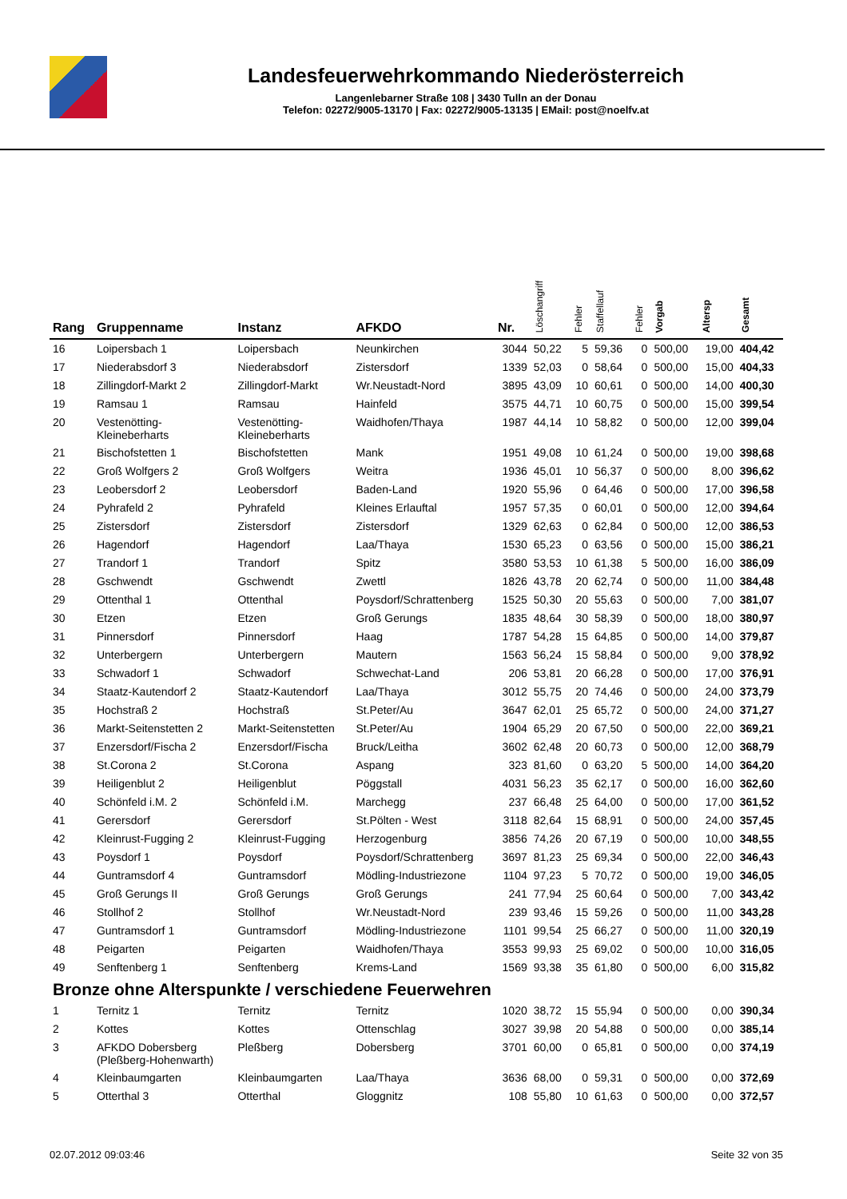Landesfeuerwehrkommando Niederösterreich
Langenlebarner Straße 108 | 3430 Tulln an der Donau
Telefon: 02272/9005-13170 | Fax: 02272/9005-13135 | EMail: post@noelfv.at
| Rang | Gruppenname | Instanz | AFKDO | Nr. | Löschangriff | Fehler | Staffellauf | Fehler | Vorgab | Altersp | Gesamt |
| --- | --- | --- | --- | --- | --- | --- | --- | --- | --- | --- | --- |
| 16 | Loipersbach 1 | Loipersbach | Neunkirchen | 3044 | 50,22 | 5 | 59,36 | 0 | 500,00 | 19,00 | 404,42 |
| 17 | Niederabsdorf 3 | Niederabsdorf | Zistersdorf | 1339 | 52,03 | 0 | 58,64 | 0 | 500,00 | 15,00 | 404,33 |
| 18 | Zillingdorf-Markt 2 | Zillingdorf-Markt | Wr.Neustadt-Nord | 3895 | 43,09 | 10 | 60,61 | 0 | 500,00 | 14,00 | 400,30 |
| 19 | Ramsau 1 | Ramsau | Hainfeld | 3575 | 44,71 | 10 | 60,75 | 0 | 500,00 | 15,00 | 399,54 |
| 20 | Vestenötting- Kleineberharts | Vestenötting- Kleineberharts | Waidhofen/Thaya | 1987 | 44,14 | 10 | 58,82 | 0 | 500,00 | 12,00 | 399,04 |
| 21 | Bischofstetten 1 | Bischofstetten | Mank | 1951 | 49,08 | 10 | 61,24 | 0 | 500,00 | 19,00 | 398,68 |
| 22 | Groß Wolfgers 2 | Groß Wolfgers | Weitra | 1936 | 45,01 | 10 | 56,37 | 0 | 500,00 | 8,00 | 396,62 |
| 23 | Leobersdorf 2 | Leobersdorf | Baden-Land | 1920 | 55,96 | 0 | 64,46 | 0 | 500,00 | 17,00 | 396,58 |
| 24 | Pyhrafeld 2 | Pyhrafeld | Kleines Erlauftal | 1957 | 57,35 | 0 | 60,01 | 0 | 500,00 | 12,00 | 394,64 |
| 25 | Zistersdorf | Zistersdorf | Zistersdorf | 1329 | 62,63 | 0 | 62,84 | 0 | 500,00 | 12,00 | 386,53 |
| 26 | Hagendorf | Hagendorf | Laa/Thaya | 1530 | 65,23 | 0 | 63,56 | 0 | 500,00 | 15,00 | 386,21 |
| 27 | Trandorf 1 | Trandorf | Spitz | 3580 | 53,53 | 10 | 61,38 | 5 | 500,00 | 16,00 | 386,09 |
| 28 | Gschwendt | Gschwendt | Zwettl | 1826 | 43,78 | 20 | 62,74 | 0 | 500,00 | 11,00 | 384,48 |
| 29 | Ottenthal 1 | Ottenthal | Poysdorf/Schrattenberg | 1525 | 50,30 | 20 | 55,63 | 0 | 500,00 | 7,00 | 381,07 |
| 30 | Etzen | Etzen | Groß Gerungs | 1835 | 48,64 | 30 | 58,39 | 0 | 500,00 | 18,00 | 380,97 |
| 31 | Pinnersdorf | Pinnersdorf | Haag | 1787 | 54,28 | 15 | 64,85 | 0 | 500,00 | 14,00 | 379,87 |
| 32 | Unterbergern | Unterbergern | Mautern | 1563 | 56,24 | 15 | 58,84 | 0 | 500,00 | 9,00 | 378,92 |
| 33 | Schwadorf 1 | Schwadorf | Schwechat-Land | 206 | 53,81 | 20 | 66,28 | 0 | 500,00 | 17,00 | 376,91 |
| 34 | Staatz-Kautendorf 2 | Staatz-Kautendorf | Laa/Thaya | 3012 | 55,75 | 20 | 74,46 | 0 | 500,00 | 24,00 | 373,79 |
| 35 | Hochstraß 2 | Hochstraß | St.Peter/Au | 3647 | 62,01 | 25 | 65,72 | 0 | 500,00 | 24,00 | 371,27 |
| 36 | Markt-Seitenstetten 2 | Markt-Seitenstetten | St.Peter/Au | 1904 | 65,29 | 20 | 67,50 | 0 | 500,00 | 22,00 | 369,21 |
| 37 | Enzersdorf/Fischa 2 | Enzersdorf/Fischa | Bruck/Leitha | 3602 | 62,48 | 20 | 60,73 | 0 | 500,00 | 12,00 | 368,79 |
| 38 | St.Corona 2 | St.Corona | Aspang | 323 | 81,60 | 0 | 63,20 | 5 | 500,00 | 14,00 | 364,20 |
| 39 | Heiligenblut 2 | Heiligenblut | Pöggstall | 4031 | 56,23 | 35 | 62,17 | 0 | 500,00 | 16,00 | 362,60 |
| 40 | Schönfeld i.M. 2 | Schönfeld i.M. | Marchegg | 237 | 66,48 | 25 | 64,00 | 0 | 500,00 | 17,00 | 361,52 |
| 41 | Gerersdorf | Gerersdorf | St.Pölten - West | 3118 | 82,64 | 15 | 68,91 | 0 | 500,00 | 24,00 | 357,45 |
| 42 | Kleinrust-Fugging 2 | Kleinrust-Fugging | Herzogenburg | 3856 | 74,26 | 20 | 67,19 | 0 | 500,00 | 10,00 | 348,55 |
| 43 | Poysdorf 1 | Poysdorf | Poysdorf/Schrattenberg | 3697 | 81,23 | 25 | 69,34 | 0 | 500,00 | 22,00 | 346,43 |
| 44 | Guntramsdorf 4 | Guntramsdorf | Mödling-Industriezone | 1104 | 97,23 | 5 | 70,72 | 0 | 500,00 | 19,00 | 346,05 |
| 45 | Groß Gerungs II | Groß Gerungs | Groß Gerungs | 241 | 77,94 | 25 | 60,64 | 0 | 500,00 | 7,00 | 343,42 |
| 46 | Stollhof 2 | Stollhof | Wr.Neustadt-Nord | 239 | 93,46 | 15 | 59,26 | 0 | 500,00 | 11,00 | 343,28 |
| 47 | Guntramsdorf 1 | Guntramsdorf | Mödling-Industriezone | 1101 | 99,54 | 25 | 66,27 | 0 | 500,00 | 11,00 | 320,19 |
| 48 | Peigarten | Peigarten | Waidhofen/Thaya | 3553 | 99,93 | 25 | 69,02 | 0 | 500,00 | 10,00 | 316,05 |
| 49 | Senftenberg 1 | Senftenberg | Krems-Land | 1569 | 93,38 | 35 | 61,80 | 0 | 500,00 | 6,00 | 315,82 |
| Bronze ohne Alterspunkte / verschiedene Feuerwehren | | | | | | | | | | | |
| 1 | Ternitz 1 | Ternitz | Ternitz | 1020 | 38,72 | 15 | 55,94 | 0 | 500,00 | 0,00 | 390,34 |
| 2 | Kottes | Kottes | Ottenschlag | 3027 | 39,98 | 20 | 54,88 | 0 | 500,00 | 0,00 | 385,14 |
| 3 | AFKDO Dobersberg (Pleßberg-Hohenwarth) | Pleßberg | Dobersberg | 3701 | 60,00 | 0 | 65,81 | 0 | 500,00 | 0,00 | 374,19 |
| 4 | Kleinbaumgarten | Kleinbaumgarten | Laa/Thaya | 3636 | 68,00 | 0 | 59,31 | 0 | 500,00 | 0,00 | 372,69 |
| 5 | Otterthal 3 | Otterthal | Gloggnitz | 108 | 55,80 | 10 | 61,63 | 0 | 500,00 | 0,00 | 372,57 |
02.07.2012 09:03:46 Seite 32 von 35